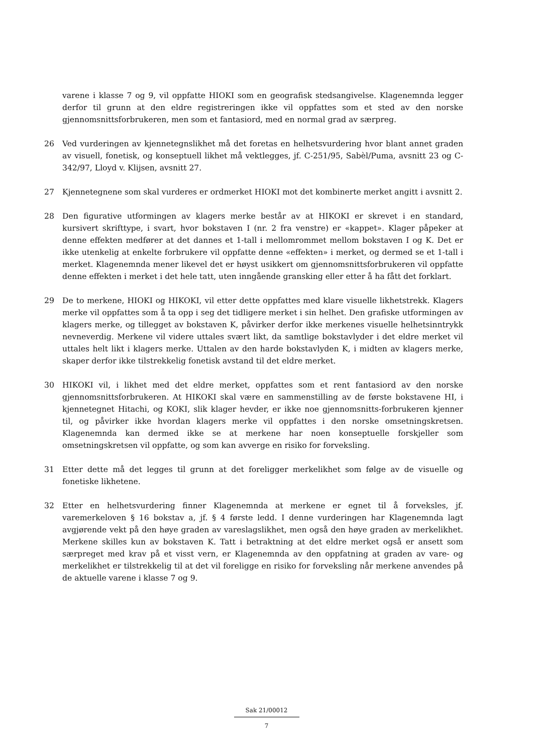varene i klasse 7 og 9, vil oppfatte HIOKI som en geografisk stedsangivelse. Klagenemnda legger derfor til grunn at den eldre registreringen ikke vil oppfattes som et sted av den norske gjennomsnittsforbrukeren, men som et fantasiord, med en normal grad av særpreg.
26 Ved vurderingen av kjennetegnslikhet må det foretas en helhetsvurdering hvor blant annet graden av visuell, fonetisk, og konseptuell likhet må vektlegges, jf. C-251/95, Sabèl/Puma, avsnitt 23 og C-342/97, Lloyd v. Klijsen, avsnitt 27.
27 Kjennetegnene som skal vurderes er ordmerket HIOKI mot det kombinerte merket angitt i avsnitt 2.
28 Den figurative utformingen av klagers merke består av at HIKOKI er skrevet i en standard, kursivert skrifttype, i svart, hvor bokstaven I (nr. 2 fra venstre) er «kappet». Klager påpeker at denne effekten medfører at det dannes et 1-tall i mellomrommet mellom bokstaven I og K. Det er ikke utenkelig at enkelte forbrukere vil oppfatte denne «effekten» i merket, og dermed se et 1-tall i merket. Klagenemnda mener likevel det er høyst usikkert om gjennomsnittsforbrukeren vil oppfatte denne effekten i merket i det hele tatt, uten inngående gransking eller etter å ha fått det forklart.
29 De to merkene, HIOKI og HIKOKI, vil etter dette oppfattes med klare visuelle likhetstrekk. Klagers merke vil oppfattes som å ta opp i seg det tidligere merket i sin helhet. Den grafiske utformingen av klagers merke, og tillegget av bokstaven K, påvirker derfor ikke merkenes visuelle helhetsinntrykk nevneverdig. Merkene vil videre uttales svært likt, da samtlige bokstavlyder i det eldre merket vil uttales helt likt i klagers merke. Uttalen av den harde bokstavlyden K, i midten av klagers merke, skaper derfor ikke tilstrekkelig fonetisk avstand til det eldre merket.
30 HIKOKI vil, i likhet med det eldre merket, oppfattes som et rent fantasiord av den norske gjennomsnittsforbrukeren. At HIKOKI skal være en sammenstilling av de første bokstavene HI, i kjennetegnet Hitachi, og KOKI, slik klager hevder, er ikke noe gjennomsnitts-forbrukeren kjenner til, og påvirker ikke hvordan klagers merke vil oppfattes i den norske omsetningskretsen. Klagenemnda kan dermed ikke se at merkene har noen konseptuelle forskjeller som omsetningskretsen vil oppfatte, og som kan avverge en risiko for forveksling.
31 Etter dette må det legges til grunn at det foreligger merkelikhet som følge av de visuelle og fonetiske likhetene.
32 Etter en helhetsvurdering finner Klagenemnda at merkene er egnet til å forveksles, jf. varemerkeloven § 16 bokstav a, jf. § 4 første ledd. I denne vurderingen har Klagenemnda lagt avgjørende vekt på den høye graden av vareslagslikhet, men også den høye graden av merkelikhet. Merkene skilles kun av bokstaven K. Tatt i betraktning at det eldre merket også er ansett som særpreget med krav på et visst vern, er Klagenemnda av den oppfatning at graden av vare- og merkelikhet er tilstrekkelig til at det vil foreligge en risiko for forveksling når merkene anvendes på de aktuelle varene i klasse 7 og 9.
Sak 21/00012
7